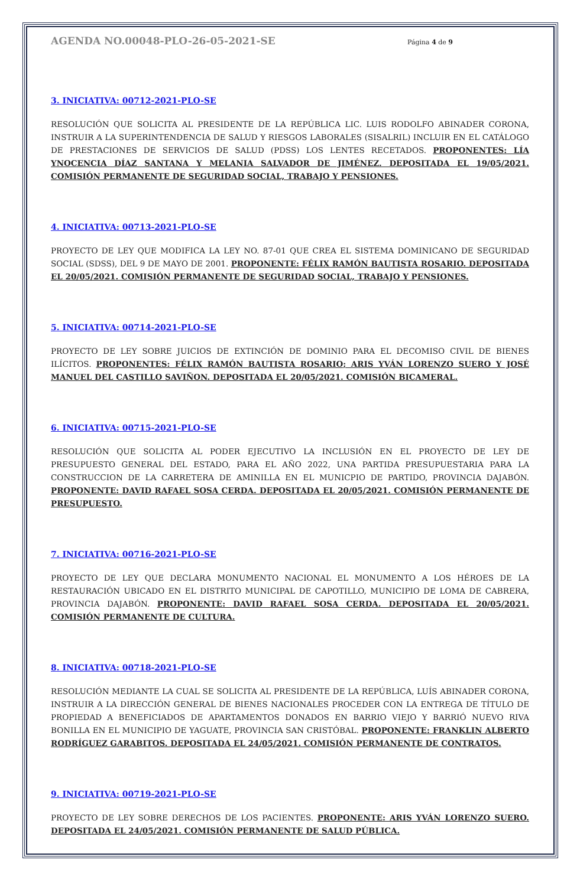AGENDA NO.00048-PLO-26-05-2021-SE Página 4 de 9
3. INICIATIVA: 00712-2021-PLO-SE
RESOLUCIÓN QUE SOLICITA AL PRESIDENTE DE LA REPÚBLICA LIC. LUIS RODOLFO ABINADER CORONA, INSTRUIR A LA SUPERINTENDENCIA DE SALUD Y RIESGOS LABORALES (SISALRIL) INCLUIR EN EL CATÁLOGO DE PRESTACIONES DE SERVICIOS DE SALUD (PDSS) LOS LENTES RECETADOS. PROPONENTES: LÍA YNOCENCIA DÍAZ SANTANA Y MELANIA SALVADOR DE JIMÉNEZ. DEPOSITADA EL 19/05/2021. COMISIÓN PERMANENTE DE SEGURIDAD SOCIAL, TRABAJO Y PENSIONES.
4. INICIATIVA: 00713-2021-PLO-SE
PROYECTO DE LEY QUE MODIFICA LA LEY NO. 87-01 QUE CREA EL SISTEMA DOMINICANO DE SEGURIDAD SOCIAL (SDSS), DEL 9 DE MAYO DE 2001. PROPONENTE: FÉLIX RAMÓN BAUTISTA ROSARIO. DEPOSITADA EL 20/05/2021. COMISIÓN PERMANENTE DE SEGURIDAD SOCIAL, TRABAJO Y PENSIONES.
5. INICIATIVA: 00714-2021-PLO-SE
PROYECTO DE LEY SOBRE JUICIOS DE EXTINCIÓN DE DOMINIO PARA EL DECOMISO CIVIL DE BIENES ILÍCITOS. PROPONENTES: FÉLIX RAMÓN BAUTISTA ROSARIO; ARIS YVÁN LORENZO SUERO Y JOSÉ MANUEL DEL CASTILLO SAVIÑON. DEPOSITADA EL 20/05/2021. COMISIÓN BICAMERAL.
6. INICIATIVA: 00715-2021-PLO-SE
RESOLUCIÓN QUE SOLICITA AL PODER EJECUTIVO LA INCLUSIÓN EN EL PROYECTO DE LEY DE PRESUPUESTO GENERAL DEL ESTADO, PARA EL AÑO 2022, UNA PARTIDA PRESUPUESTARIA PARA LA CONSTRUCCION DE LA CARRETERA DE AMINILLA EN EL MUNICPIO DE PARTIDO, PROVINCIA DAJABÓN. PROPONENTE: DAVID RAFAEL SOSA CERDA. DEPOSITADA EL 20/05/2021. COMISIÓN PERMANENTE DE PRESUPUESTO.
7. INICIATIVA: 00716-2021-PLO-SE
PROYECTO DE LEY QUE DECLARA MONUMENTO NACIONAL EL MONUMENTO A LOS HÉROES DE LA RESTAURACIÓN UBICADO EN EL DISTRITO MUNICIPAL DE CAPOTILLO, MUNICIPIO DE LOMA DE CABRERA, PROVINCIA DAJABÓN. PROPONENTE: DAVID RAFAEL SOSA CERDA. DEPOSITADA EL 20/05/2021. COMISIÓN PERMANENTE DE CULTURA.
8. INICIATIVA: 00718-2021-PLO-SE
RESOLUCIÓN MEDIANTE LA CUAL SE SOLICITA AL PRESIDENTE DE LA REPÚBLICA, LUÍS ABINADER CORONA, INSTRUIR A LA DIRECCIÓN GENERAL DE BIENES NACIONALES PROCEDER CON LA ENTREGA DE TÍTULO DE PROPIEDAD A BENEFICIADOS DE APARTAMENTOS DONADOS EN BARRIO VIEJO Y BARRIÓ NUEVO RIVA BONILLA EN EL MUNICIPIO DE YAGUATE, PROVINCIA SAN CRISTÓBAL. PROPONENTE: FRANKLIN ALBERTO RODRÍGUEZ GARABITOS. DEPOSITADA EL 24/05/2021. COMISIÓN PERMANENTE DE CONTRATOS.
9. INICIATIVA: 00719-2021-PLO-SE
PROYECTO DE LEY SOBRE DERECHOS DE LOS PACIENTES. PROPONENTE: ARIS YVÁN LORENZO SUERO. DEPOSITADA EL 24/05/2021. COMISIÓN PERMANENTE DE SALUD PÚBLICA.